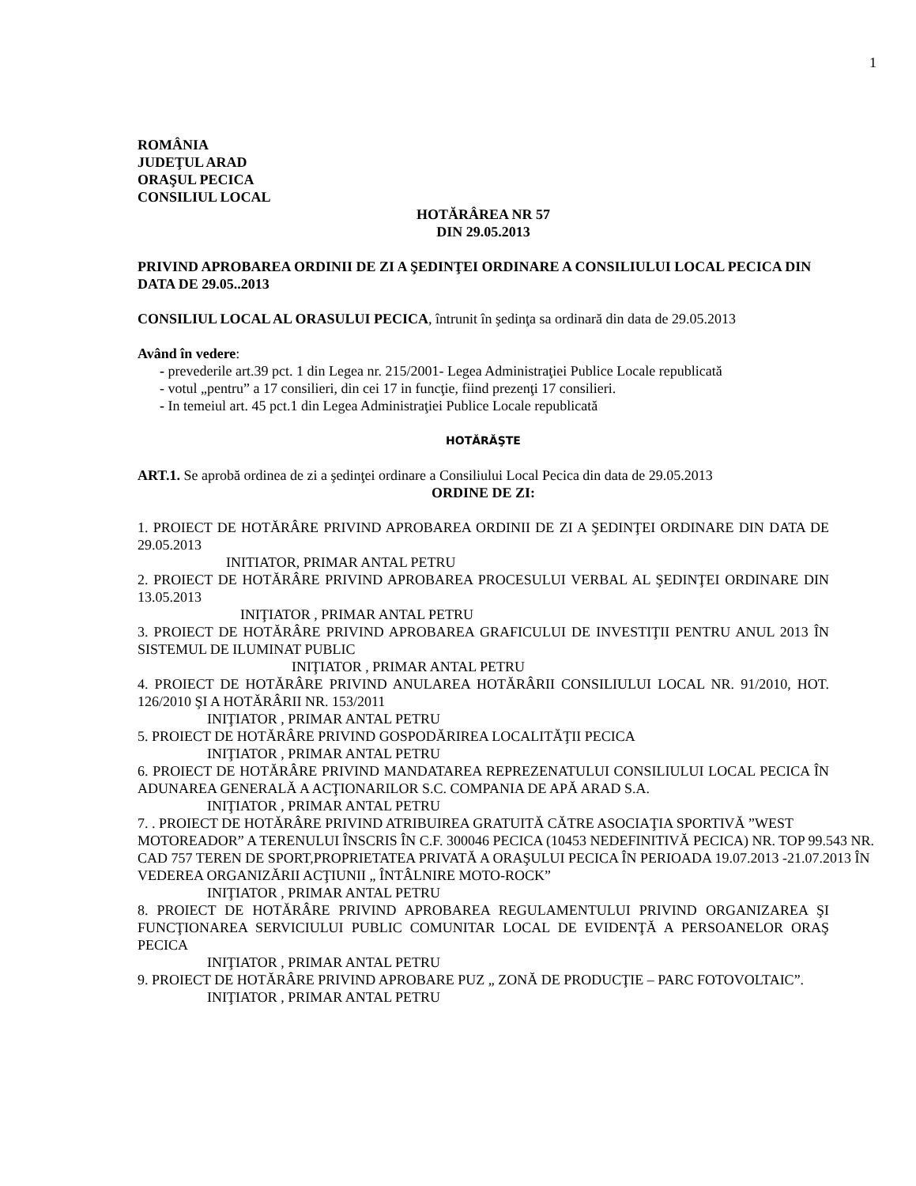1
ROMÂNIA
JUDEŢUL ARAD
ORAŞUL PECICA
CONSILIUL LOCAL
HOTĂRÂREA NR 57
DIN 29.05.2013
PRIVIND APROBAREA ORDINII DE ZI A ŞEDINŢEI ORDINARE A CONSILIULUI LOCAL PECICA DIN DATA DE 29.05..2013
CONSILIUL LOCAL AL ORASULUI PECICA, întrunit în şedinţa sa ordinară din data de 29.05.2013
Având în vedere:
- prevederile art.39 pct. 1 din Legea nr. 215/2001- Legea Administraţiei Publice Locale republicată
- votul „pentru” a 17 consilieri, din cei 17 in funcţie, fiind prezenţi 17 consilieri.
- In temeiul art. 45 pct.1 din Legea Administraţiei Publice Locale republicată
HOTĂRĂŞTE
ART.1. Se aprobă ordinea de zi a şedinţei ordinare a Consiliului Local Pecica din data de 29.05.2013
ORDINE DE ZI:
1. PROIECT DE HOTĂRÂRE PRIVIND APROBAREA ORDINII DE ZI A ŞEDINŢEI ORDINARE DIN DATA DE 29.05.2013
INITIATOR, PRIMAR ANTAL PETRU
2. PROIECT DE HOTĂRÂRE PRIVIND APROBAREA PROCESULUI VERBAL AL ŞEDINŢEI ORDINARE DIN 13.05.2013
INIŢIATOR , PRIMAR ANTAL PETRU
3. PROIECT DE HOTĂRÂRE PRIVIND APROBAREA GRAFICULUI DE INVESTIŢII PENTRU ANUL 2013 ÎN SISTEMUL DE ILUMINAT PUBLIC
INIŢIATOR , PRIMAR ANTAL PETRU
4. PROIECT DE HOTĂRÂRE PRIVIND ANULAREA HOTĂRÂRII CONSILIULUI LOCAL NR. 91/2010, HOT. 126/2010 ŞI A HOTĂRÂRII NR. 153/2011
INIŢIATOR , PRIMAR ANTAL PETRU
5. PROIECT DE HOTĂRÂRE PRIVIND GOSPODĂRIREA LOCALITĂŢII PECICA
INIŢIATOR , PRIMAR ANTAL PETRU
6. PROIECT DE HOTĂRÂRE PRIVIND MANDATAREA REPREZENATULUI CONSILIULUI LOCAL PECICA ÎN ADUNAREA GENERALĂ A ACŢIONARILOR S.C. COMPANIA DE APĂ ARAD S.A.
INIŢIATOR , PRIMAR ANTAL PETRU
7. . PROIECT DE HOTĂRÂRE PRIVIND ATRIBUIREA GRATUITĂ CĂTRE ASOCIAŢIA SPORTIVĂ ”WEST MOTOREADOR” A TERENULUI ÎNSCRIS ÎN C.F. 300046 PECICA (10453 NEDEFINITIVĂ PECICA) NR. TOP 99.543 NR. CAD 757 TEREN DE SPORT,PROPRIETATEA PRIVATĂ A ORAŞULUI PECICA ÎN PERIOADA 19.07.2013 -21.07.2013 ÎN VEDEREA ORGANIZĂRII ACŢIUNII „ ÎNTÂLNIRE MOTO-ROCK”
INIŢIATOR , PRIMAR ANTAL PETRU
8. PROIECT DE HOTĂRÂRE PRIVIND APROBAREA REGULAMENTULUI PRIVIND ORGANIZAREA ŞI FUNCŢIONAREA SERVICIULUI PUBLIC COMUNITAR LOCAL DE EVIDENŢĂ A PERSOANELOR ORAŞ PECICA
INIŢIATOR , PRIMAR ANTAL PETRU
9. PROIECT DE HOTĂRÂRE PRIVIND APROBARE PUZ „ ZONĂ DE PRODUCŢIE – PARC FOTOVOLTAIC”.
INIŢIATOR , PRIMAR ANTAL PETRU